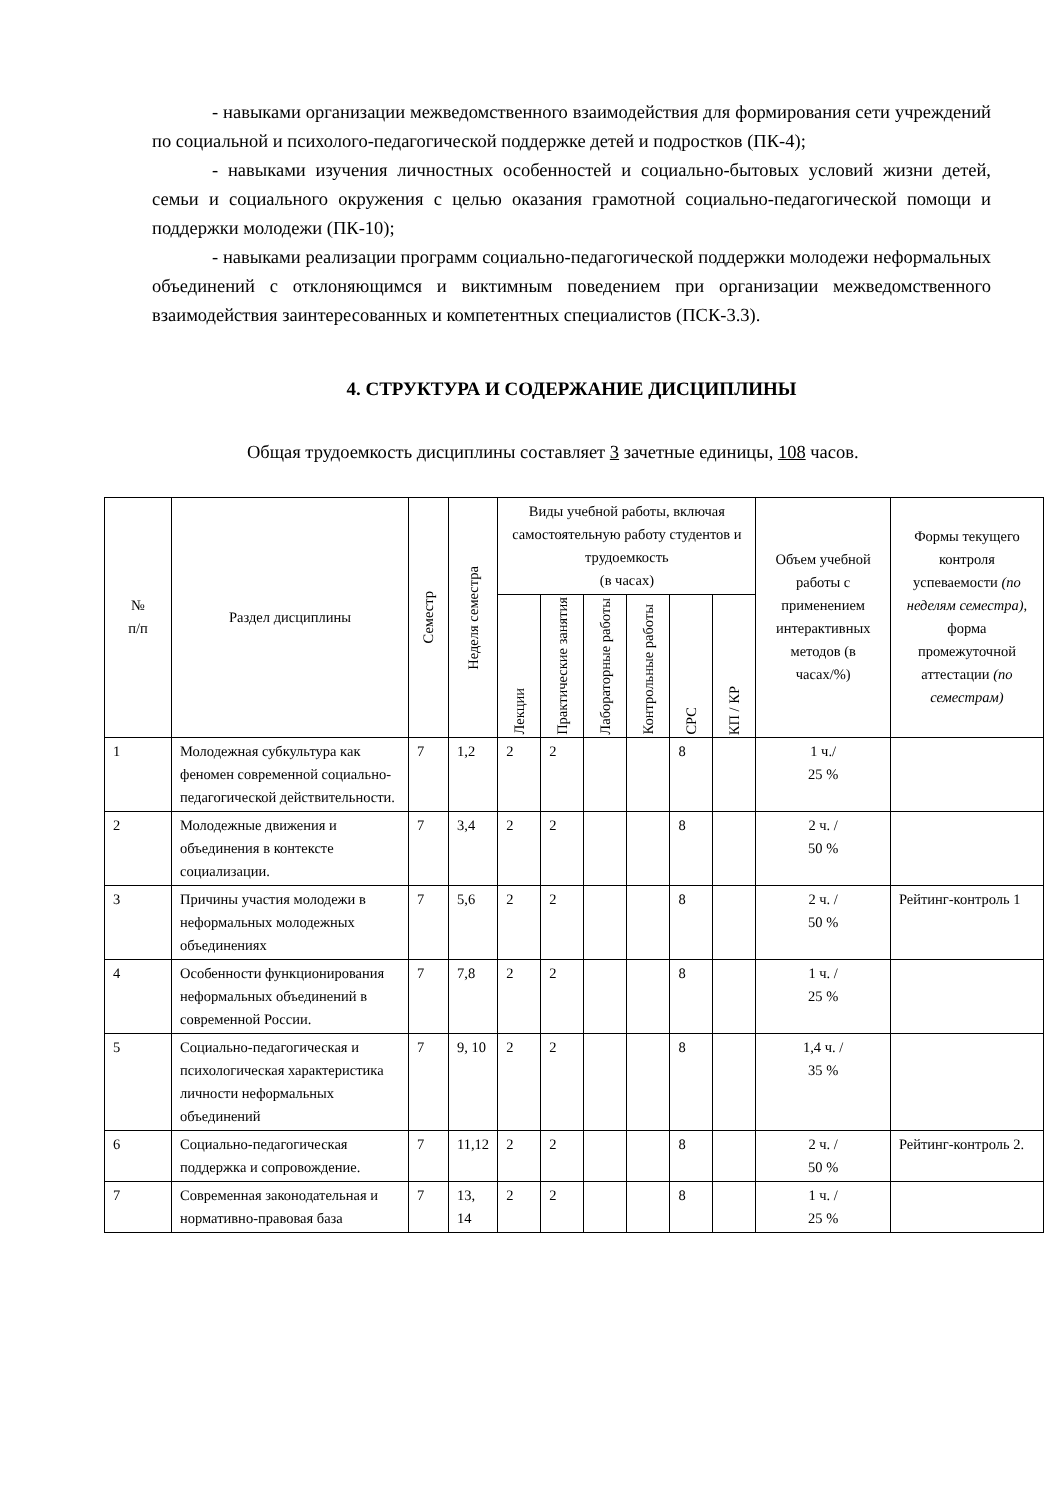- навыками организации межведомственного взаимодействия для формирования сети учреждений по социальной и психолого-педагогической поддержке детей и подростков (ПК-4);
- навыками изучения личностных особенностей и социально-бытовых условий жизни детей, семьи и социального окружения с целью оказания грамотной социально-педагогической помощи и поддержки молодежи (ПК-10);
- навыками реализации программ социально-педагогической поддержки молодежи неформальных объединений с отклоняющимся и виктимным поведением при организации межведомственного взаимодействия заинтересованных и компетентных специалистов (ПСК-3.3).
4. СТРУКТУРА И СОДЕРЖАНИЕ ДИСЦИПЛИНЫ
Общая трудоемкость дисциплины составляет 3 зачетные единицы, 108 часов.
| № п/п | Раздел дисциплины | Семестр | Неделя семестра | Виды учебной работы, включая самостоятельную работу студентов и трудоемкость (в часах) | | | | | | Объем учебной работы с применением интерактивных методов (в часах/%) | Формы текущего контроля успеваемости (по неделям семестра), форма промежуточной аттестации (по семестрам) |
| --- | --- | --- | --- | --- | --- | --- | --- | --- | --- | --- | --- |
| | | | | Лекции | Практические занятия | Лабораторные работы | Контрольные работы | СРС | КП / КР | | |
| 1 | Молодежная субкультура как феномен современной социально-педагогической действительности. | 7 | 1,2 | 2 | 2 | | | 8 | | 1 ч./ 25 % | |
| 2 | Молодежные движения и объединения в контексте социализации. | 7 | 3,4 | 2 | 2 | | | 8 | | 2 ч. / 50 % | |
| 3 | Причины участия молодежи в неформальных молодежных объединениях | 7 | 5,6 | 2 | 2 | | | 8 | | 2 ч. / 50 % | Рейтинг-контроль 1 |
| 4 | Особенности функционирования неформальных объединений в современной России. | 7 | 7,8 | 2 | 2 | | | 8 | | 1 ч. / 25 % | |
| 5 | Социально-педагогическая и психологическая характеристика личности неформальных объединений | 7 | 9, 10 | 2 | 2 | | | 8 | | 1,4 ч. / 35 % | |
| 6 | Социально-педагогическая поддержка и сопровождение. | 7 | 11,12 | 2 | 2 | | | 8 | | 2 ч. / 50 % | Рейтинг-контроль 2. |
| 7 | Современная законодательная и нормативно-правовая база | 7 | 13, 14 | 2 | 2 | | | 8 | | 1 ч. / 25 % | |